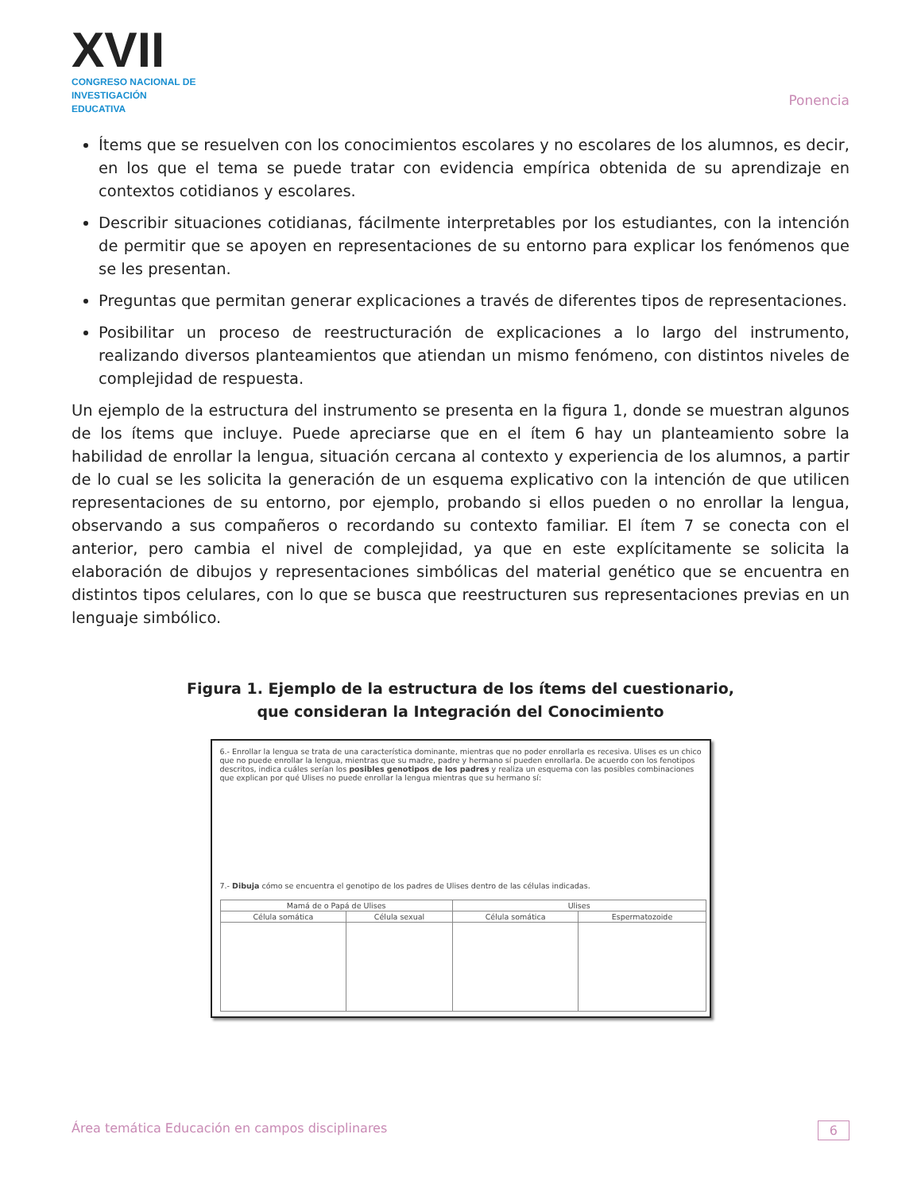XVII
CONGRESO NACIONAL DE
INVESTIGACIÓN EDUCATIVA
Ponencia
Ítems que se resuelven con los conocimientos escolares y no escolares de los alumnos, es decir, en los que el tema se puede tratar con evidencia empírica obtenida de su aprendizaje en contextos cotidianos y escolares.
Describir situaciones cotidianas, fácilmente interpretables por los estudiantes, con la intención de permitir que se apoyen en representaciones de su entorno para explicar los fenómenos que se les presentan.
Preguntas que permitan generar explicaciones a través de diferentes tipos de representaciones.
Posibilitar un proceso de reestructuración de explicaciones a lo largo del instrumento, realizando diversos planteamientos que atiendan un mismo fenómeno, con distintos niveles de complejidad de respuesta.
Un ejemplo de la estructura del instrumento se presenta en la figura 1, donde se muestran algunos de los ítems que incluye. Puede apreciarse que en el ítem 6 hay un planteamiento sobre la habilidad de enrollar la lengua, situación cercana al contexto y experiencia de los alumnos, a partir de lo cual se les solicita la generación de un esquema explicativo con la intención de que utilicen representaciones de su entorno, por ejemplo, probando si ellos pueden o no enrollar la lengua, observando a sus compañeros o recordando su contexto familiar. El ítem 7 se conecta con el anterior, pero cambia el nivel de complejidad, ya que en este explícitamente se solicita la elaboración de dibujos y representaciones simbólicas del material genético que se encuentra en distintos tipos celulares, con lo que se busca que reestructuren sus representaciones previas en un lenguaje simbólico.
Figura 1. Ejemplo de la estructura de los ítems del cuestionario,
que consideran la Integración del Conocimiento
6.- Enrollar la lengua se trata de una característica dominante, mientras que no poder enrollarla es recesiva. Ulises es un chico que no puede enrollar la lengua, mientras que su madre, padre y hermano sí pueden enrollarla. De acuerdo con los fenotipos descritos, indica cuáles serían los posibles genotipos de los padres y realiza un esquema con las posibles combinaciones que explican por qué Ulises no puede enrollar la lengua mientras que su hermano sí:
7.- Dibuja cómo se encuentra el genotipo de los padres de Ulises dentro de las células indicadas.
| Mamá de o Papá de Ulises | | Ulises | |
| --- | --- | --- | --- |
| Célula somática | Célula sexual | Célula somática | Espermatozoide |
Área temática Educación en campos disciplinares 6